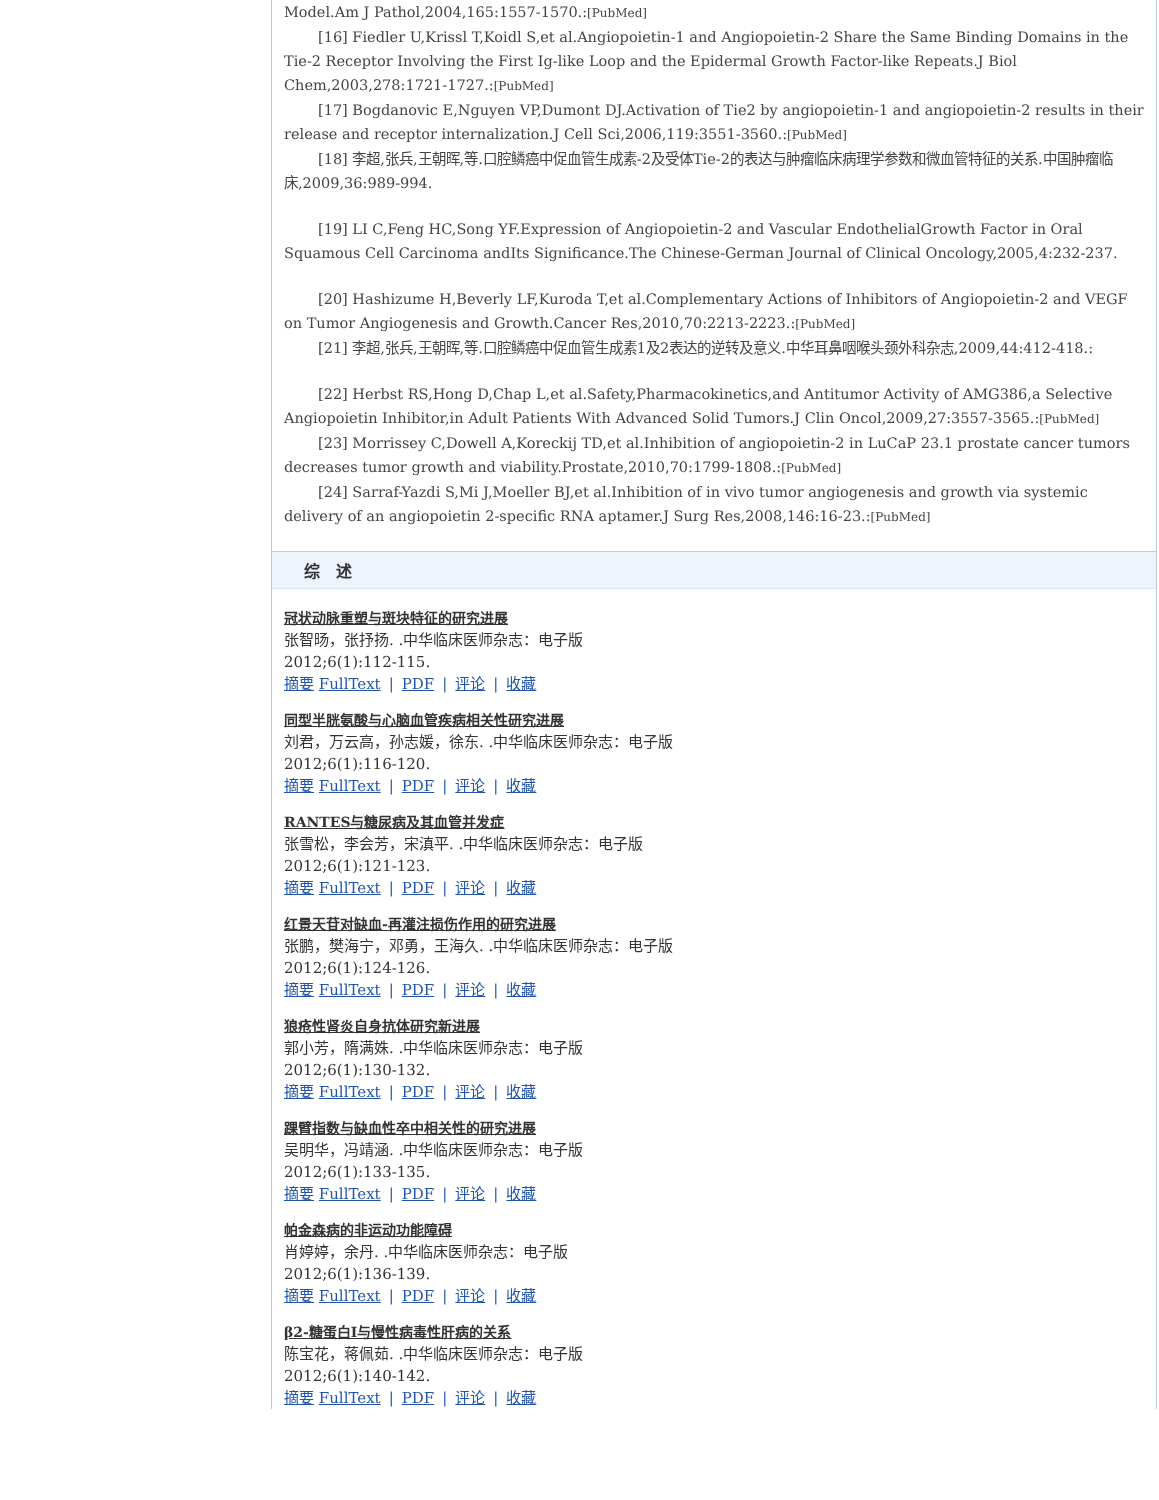Model.Am J Pathol,2004,165:1557-1570.:[PubMed]
[16] Fiedler U,Krissl T,Koidl S,et al.Angiopoietin-1 and Angiopoietin-2 Share the Same Binding Domains in the Tie-2 Receptor Involving the First Ig-like Loop and the Epidermal Growth Factor-like Repeats.J Biol Chem,2003,278:1721-1727.:[PubMed]
[17] Bogdanovic E,Nguyen VP,Dumont DJ.Activation of Tie2 by angiopoietin-1 and angiopoietin-2 results in their release and receptor internalization.J Cell Sci,2006,119:3551-3560.:[PubMed]
[18] 李超,张兵,王朝晖,等.口腔鳞癌中促血管生成素-2及受体Tie-2的表达与肿瘤临床病理学参数和微血管特征的关系.中国肿瘤临床,2009,36:989-994.
[19] LI C,Feng HC,Song YF.Expression of Angiopoietin-2 and Vascular EndothelialGrowth Factor in Oral Squamous Cell Carcinoma andIts Significance.The Chinese-German Journal of Clinical Oncology,2005,4:232-237.
[20] Hashizume H,Beverly LF,Kuroda T,et al.Complementary Actions of Inhibitors of Angiopoietin-2 and VEGF on Tumor Angiogenesis and Growth.Cancer Res,2010,70:2213-2223.:[PubMed]
[21] 李超,张兵,王朝晖,等.口腔鳞癌中促血管生成素1及2表达的逆转及意义.中华耳鼻咽喉头颈外科杂志,2009,44:412-418.:
[22] Herbst RS,Hong D,Chap L,et al.Safety,Pharmacokinetics,and Antitumor Activity of AMG386,a Selective Angiopoietin Inhibitor,in Adult Patients With Advanced Solid Tumors.J Clin Oncol,2009,27:3557-3565.:[PubMed]
[23] Morrissey C,Dowell A,Koreckij TD,et al.Inhibition of angiopoietin-2 in LuCaP 23.1 prostate cancer tumors decreases tumor growth and viability.Prostate,2010,70:1799-1808.:[PubMed]
[24] Sarraf-Yazdi S,Mi J,Moeller BJ,et al.Inhibition of in vivo tumor angiogenesis and growth via systemic delivery of an angiopoietin 2-specific RNA aptamer.J Surg Res,2008,146:16-23.:[PubMed]
综　述
冠状动脉重塑与斑块特征的研究进展
张智旸，张抒扬. .中华临床医师杂志：电子版
2012;6(1):112-115.
摘要 FullText | PDF | 评论 | 收藏
同型半胱氨酸与心脑血管疾病相关性研究进展
刘君，万云高，孙志媛，徐东. .中华临床医师杂志：电子版
2012;6(1):116-120.
摘要 FullText | PDF | 评论 | 收藏
RANTES与糖尿病及其血管并发症
张雪松，李会芳，宋滇平. .中华临床医师杂志：电子版
2012;6(1):121-123.
摘要 FullText | PDF | 评论 | 收藏
红景天苷对缺血-再灌注损伤作用的研究进展
张鹏，樊海宁，邓勇，王海久. .中华临床医师杂志：电子版
2012;6(1):124-126.
摘要 FullText | PDF | 评论 | 收藏
狼疮性肾炎自身抗体研究新进展
郭小芳，隋满姝. .中华临床医师杂志：电子版
2012;6(1):130-132.
摘要 FullText | PDF | 评论 | 收藏
踝臂指数与缺血性卒中相关性的研究进展
吴明华，冯靖涵. .中华临床医师杂志：电子版
2012;6(1):133-135.
摘要 FullText | PDF | 评论 | 收藏
帕金森病的非运动功能障碍
肖婷婷，余丹. .中华临床医师杂志：电子版
2012;6(1):136-139.
摘要 FullText | PDF | 评论 | 收藏
β2-糖蛋白Ⅰ与慢性病毒性肝病的关系
陈宝花，蒋佩茹. .中华临床医师杂志：电子版
2012;6(1):140-142.
摘要 FullText | PDF | 评论 | 收藏